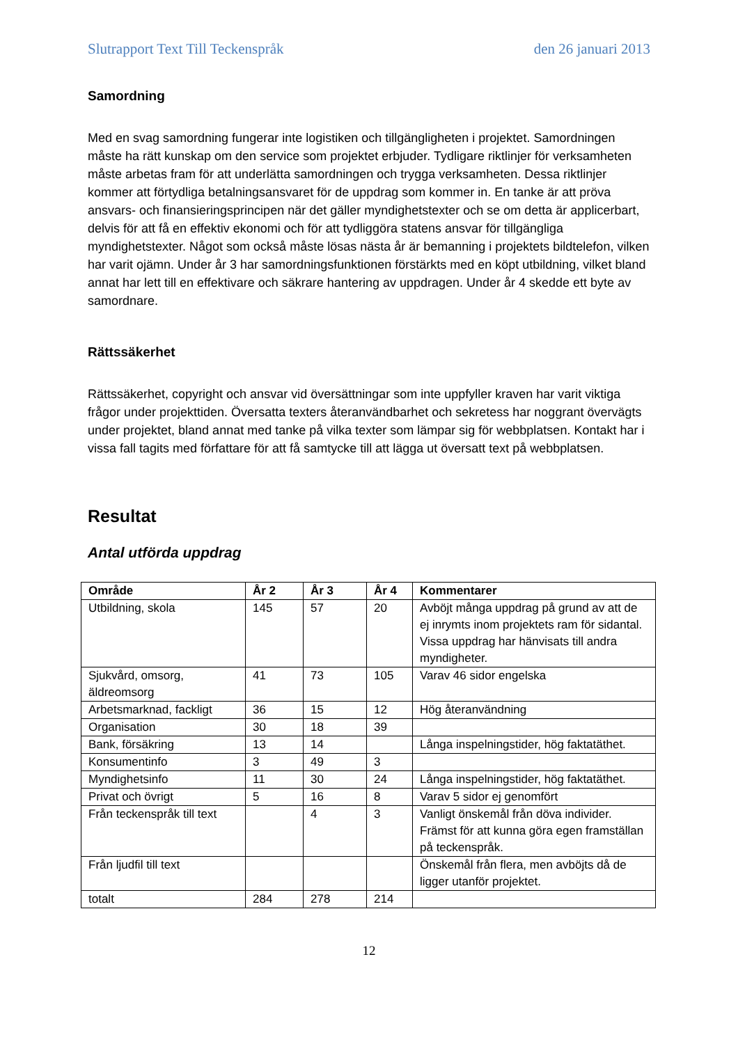Slutrapport Text Till Teckenspråk den 26 januari 2013
Samordning
Med en svag samordning fungerar inte logistiken och tillgängligheten i projektet. Samordningen måste ha rätt kunskap om den service som projektet erbjuder. Tydligare riktlinjer för verksamheten måste arbetas fram för att underlätta samordningen och trygga verksamheten. Dessa riktlinjer kommer att förtydliga betalningsansvaret för de uppdrag som kommer in. En tanke är att pröva ansvars- och finansieringsprincipen när det gäller myndighetstexter och se om detta är applicerbart, delvis för att få en effektiv ekonomi och för att tydliggöra statens ansvar för tillgängliga myndighetstexter. Något som också måste lösas nästa år är bemanning i projektets bildtelefon, vilken har varit ojämn. Under år 3 har samordningsfunktionen förstärkts med en köpt utbildning, vilket bland annat har lett till en effektivare och säkrare hantering av uppdragen. Under år 4 skedde ett byte av samordnare.
Rättssäkerhet
Rättssäkerhet, copyright och ansvar vid översättningar som inte uppfyller kraven har varit viktiga frågor under projekttiden. Översatta texters återanvändbarhet och sekretess har noggrant övervägts under projektet, bland annat med tanke på vilka texter som lämpar sig för webbplatsen. Kontakt har i vissa fall tagits med författare för att få samtycke till att lägga ut översatt text på webbplatsen.
Resultat
Antal utförda uppdrag
| Område | År 2 | År 3 | År 4 | Kommentarer |
| --- | --- | --- | --- | --- |
| Utbildning, skola | 145 | 57 | 20 | Avböjt många uppdrag på grund av att de ej inrymts inom projektets ram för sidantal. Vissa uppdrag har hänvisats till andra myndigheter. |
| Sjukvård, omsorg, äldreomsorg | 41 | 73 | 105 | Varav 46 sidor engelska |
| Arbetsmarknad, fackligt | 36 | 15 | 12 | Hög återanvändning |
| Organisation | 30 | 18 | 39 | |
| Bank, försäkring | 13 | 14 | | Långa inspelningstider, hög faktatäthet. |
| Konsumentinfo | 3 | 49 | 3 | |
| Myndighetsinfo | 11 | 30 | 24 | Långa inspelningstider, hög faktatäthet. |
| Privat och övrigt | 5 | 16 | 8 | Varav 5 sidor ej genomfört |
| Från teckenspråk till text | | 4 | 3 | Vanligt önskemål från döva individer. Främst för att kunna göra egen framställan på teckenspråk. |
| Från ljudfil till text | | | | Önskemål från flera, men avböjts då de ligger utanför projektet. |
| totalt | 284 | 278 | 214 | |
12